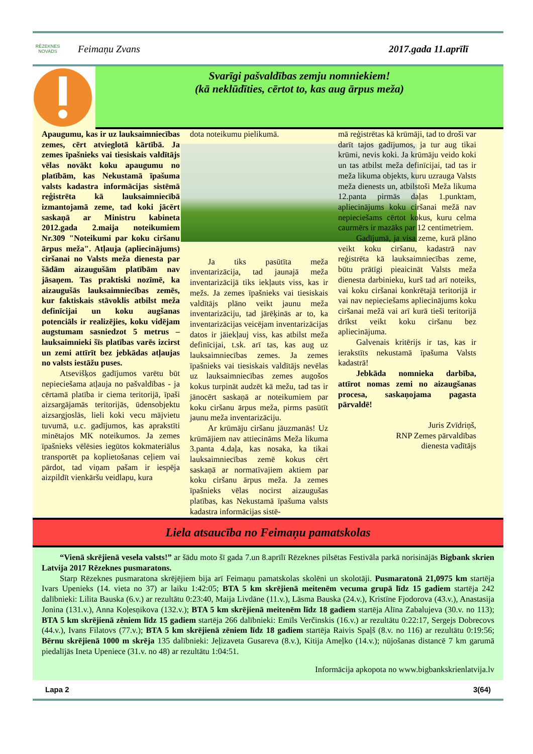RĒZEKNES NOVADS
Feimaņu Zvans 2017.gada 11.aprīlī
Svarīgi pašvaldības zemju nomniekiem!
(kā neklūdīties, cērtot to, kas aug ārpus meža)
Apaugumu, kas ir uz lauksaimniecības zemes, cērt atvieglotā kārtībā. Ja zemes īpašnieks vai tiesiskais valdītājs vēlas novākt koku apaugumu no platībām, kas Nekustamā īpašuma valsts kadastra informācijas sistēmā reģistrēta kā lauksaimniecībā izmantojamā zeme, tad koki jācērt saskaņā ar Ministru kabineta 2012.gada 2.maija noteikumiem Nr.309 "Noteikumi par koku ciršanu ārpus meža". Atļauja (apliecinājums) ciršanai no Valsts meža dienesta par šādām aizaugušām platībām nav jāsaņem. Tas praktiski nozīmē, ka aizaugušās lauksaimniecības zemēs, kur faktiskais stāvoklis atbilst meža definīcijai un koku augšanas potenciāls ir realizējies, koku vidējam augstumam sasniedzot 5 metrus – lauksaimnieki šīs platības varēs izcirst un zemi attīrīt bez jebkādas atļaujas no valsts iestāžu puses.
Atsevišķos gadījumos varētu būt nepieciešama atļauja no pašvaldības - ja cērtamā platība ir ciema teritorijā, īpaši aizsargājamās teritorijās, ūdensobjektu aizsargjoslās, lieli koki vecu mājvietu tuvumā, u.c. gadījumos, kas aprakstīti minētajos MK noteikumos. Ja zemes īpašnieks vēlēsies iegūtos kokmateriālus transportēt pa koplietošanas ceļiem vai pārdot, tad viņam pašam ir iespēja aizpildīt vienkāršu veidlapu, kura
dota noteikumu pielikumā.
Ja tiks pasūtīta meža inventarizācija, tad jaunajā meža inventarizācijā tiks iekļauts viss, kas ir mežs. Ja zemes īpašnieks vai tiesiskais valdītājs plāno veikt jaunu meža inventarizāciju, tad jārēķinās ar to, ka inventarizācijas veicējam inventarizācijas datos ir jāiekļauj viss, kas atbilst meža definīcijai, t.sk. arī tas, kas aug uz lauksaimniecības zemes. Ja zemes īpašnieks vai tiesiskais valdītājs nevēlas uz lauksaimniecības zemes augošos kokus turpināt audzēt kā mežu, tad tas ir jānocērt saskaņā ar noteikumiem par koku ciršanu ārpus meža, pirms pasūtīt jaunu meža inventarizāciju.
Ar krūmāju ciršanu jāuzmanās! Uz krūmājiem nav attiecināms Meža likuma 3.panta 4.daļa, kas nosaka, ka tikai lauksaimniecības zemē kokus cērt saskaņā ar normatīvajiem aktiem par koku ciršanu ārpus meža. Ja zemes īpašnieks vēlas nocirst aizaugušas platības, kas Nekustamā īpašuma valsts kadastra informācijas sistē-
mā reģistrētas kā krūmāji, tad to droši var darīt tajos gadījumos, ja tur aug tikai krūmi, nevis koki. Ja krūmāju veido koki un tas atbilst meža definīcijai, tad tas ir meža likuma objekts, kuru uzrauga Valsts meža dienests un, atbilstoši Meža likuma 12.panta pirmās daļas 1.punktam, apliecinājums koku ciršanai mežā nav nepieciešams cērtot kokus, kuru celma caurmērs ir mazāks par 12 centimetriem.
Gadījumā, ja visa zeme, kurā plāno veikt koku ciršanu, kadastrā nav reģistrēta kā lauksaimniecības zeme, būtu prātīgi pieaicināt Valsts meža dienesta darbinieku, kurš tad arī noteiks, vai koku ciršanai konkrētajā teritorijā ir vai nav nepieciešams apliecinājums koku ciršanai mežā vai arī kurā tieši teritorijā drīkst veikt koku ciršanu bez apliecinājuma.
Galvenais kritērijs ir tas, kas ir ierakstīts nekustamā īpašuma Valsts kadastrā!
Jebkāda nomnieka darbība, attīrot nomas zemi no aizaugšanas procesa, saskaņojama pagasta pārvaldē!
Juris Zvīdriņš,
RNP Zemes pārvaldības
dienesta vadītājs
Liela atsaucība no Feimaņu pamatskolas
“Vienā skrējienā vesela valsts!” ar šādu moto šī gada 7.un 8.aprīlī Rēzeknes pilsētas Festivāla parkā norisinājās Bigbank skrien Latvija 2017 Rēzeknes pusmaratons.
Starp Rēzeknes pusmaratona skrējējiem bija arī Feimaņu pamatskolas skolēni un skolotāji. Pusmaratonā 21,0975 km startēja Ivars Upenieks (14. vieta no 37) ar laiku 1:42:05; BTA 5 km skrējienā meitenēm vecuma grupā līdz 15 gadiem startēja 242 dalībnieki: Lilita Bauska (6.v.) ar rezultātu 0:23:40, Maija Livdāne (11.v.), Lāsma Bauska (24.v.), Kristīne Fjodorova (43.v.), Anastasija Jonina (131.v.), Anna Koļesņikova (132.v.); BTA 5 km skrējienā meitenēm līdz 18 gadiem startēja Alīna Zabalujeva (30.v. no 113); BTA 5 km skrējienā zēniem līdz 15 gadiem startēja 266 dalībnieki: Emīls Verčinskis (16.v.) ar rezultātu 0:22:17, Sergejs Dobrecovs (44.v.), Ivans Filatovs (77.v.); BTA 5 km skrējienā zēniem līdz 18 gadiem startēja Raivis Spaļš (8.v. no 116) ar rezultātu 0:19:56; Bērnu skrējienā 1000 m skrēja 135 dalībnieki: Jeļizaveta Gusareva (8.v.), Kitija Ameļko (14.v.); nūjošanas distancē 7 km garumā piedalījās Ineta Upeniece (31.v. no 48) ar rezultātu 1:04:51.
Informācija apkopota no www.bigbankskrienlatvija.lv
Lapa 2 3(64)